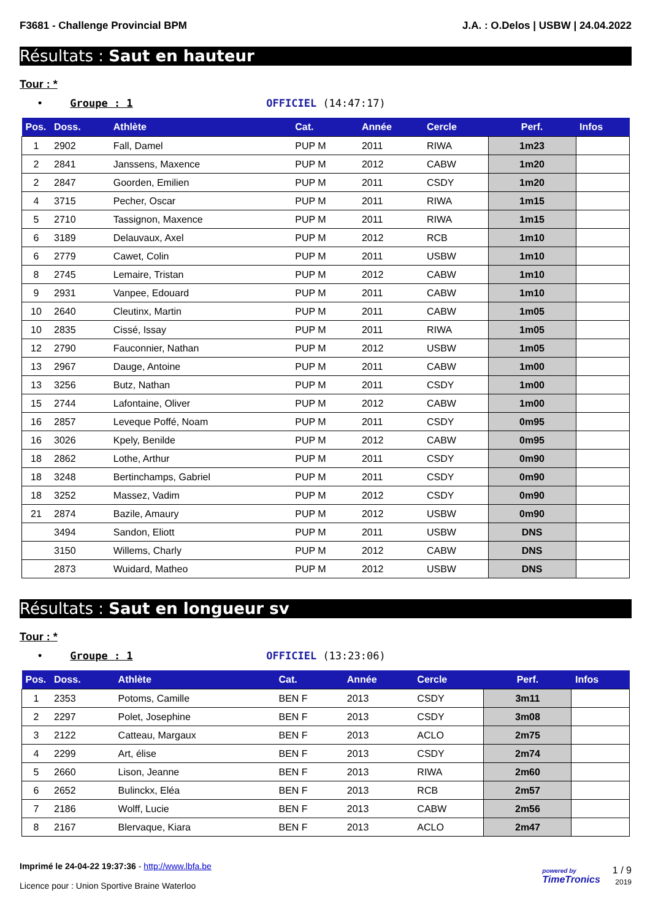F3681 - Challenge Provincial BPM J.A. : O.Delos | USBW | 24.04.2022
Résultats : Saut en hauteur
Tour : *
• Groupe : 1 OFFICIEL (14:47:17)
| Pos. | Doss. | Athlète | Cat. | Année | Cercle | Perf. | Infos |
| --- | --- | --- | --- | --- | --- | --- | --- |
| 1 | 2902 | Fall, Damel | PUP M | 2011 | RIWA | 1m23 | |
| 2 | 2841 | Janssens, Maxence | PUP M | 2012 | CABW | 1m20 | |
| 2 | 2847 | Goorden, Emilien | PUP M | 2011 | CSDY | 1m20 | |
| 4 | 3715 | Pecher, Oscar | PUP M | 2011 | RIWA | 1m15 | |
| 5 | 2710 | Tassignon, Maxence | PUP M | 2011 | RIWA | 1m15 | |
| 6 | 3189 | Delauvaux, Axel | PUP M | 2012 | RCB | 1m10 | |
| 6 | 2779 | Cawet, Colin | PUP M | 2011 | USBW | 1m10 | |
| 8 | 2745 | Lemaire, Tristan | PUP M | 2012 | CABW | 1m10 | |
| 9 | 2931 | Vanpee, Edouard | PUP M | 2011 | CABW | 1m10 | |
| 10 | 2640 | Cleutinx, Martin | PUP M | 2011 | CABW | 1m05 | |
| 10 | 2835 | Cissé, Issay | PUP M | 2011 | RIWA | 1m05 | |
| 12 | 2790 | Fauconnier, Nathan | PUP M | 2012 | USBW | 1m05 | |
| 13 | 2967 | Dauge, Antoine | PUP M | 2011 | CABW | 1m00 | |
| 13 | 3256 | Butz, Nathan | PUP M | 2011 | CSDY | 1m00 | |
| 15 | 2744 | Lafontaine, Oliver | PUP M | 2012 | CABW | 1m00 | |
| 16 | 2857 | Leveque Poffé, Noam | PUP M | 2011 | CSDY | 0m95 | |
| 16 | 3026 | Kpely, Benilde | PUP M | 2012 | CABW | 0m95 | |
| 18 | 2862 | Lothe, Arthur | PUP M | 2011 | CSDY | 0m90 | |
| 18 | 3248 | Bertinchamps, Gabriel | PUP M | 2011 | CSDY | 0m90 | |
| 18 | 3252 | Massez, Vadim | PUP M | 2012 | CSDY | 0m90 | |
| 21 | 2874 | Bazile, Amaury | PUP M | 2012 | USBW | 0m90 | |
| | 3494 | Sandon, Eliott | PUP M | 2011 | USBW | DNS | |
| | 3150 | Willems, Charly | PUP M | 2012 | CABW | DNS | |
| | 2873 | Wuidard, Matheo | PUP M | 2012 | USBW | DNS | |
Résultats : Saut en longueur sv
Tour : *
• Groupe : 1 OFFICIEL (13:23:06)
| Pos. | Doss. | Athlète | Cat. | Année | Cercle | Perf. | Infos |
| --- | --- | --- | --- | --- | --- | --- | --- |
| 1 | 2353 | Potoms, Camille | BEN F | 2013 | CSDY | 3m11 | |
| 2 | 2297 | Polet, Josephine | BEN F | 2013 | CSDY | 3m08 | |
| 3 | 2122 | Catteau, Margaux | BEN F | 2013 | ACLO | 2m75 | |
| 4 | 2299 | Art, élise | BEN F | 2013 | CSDY | 2m74 | |
| 5 | 2660 | Lison, Jeanne | BEN F | 2013 | RIWA | 2m60 | |
| 6 | 2652 | Bulinckx, Eléa | BEN F | 2013 | RCB | 2m57 | |
| 7 | 2186 | Wolff, Lucie | BEN F | 2013 | CABW | 2m56 | |
| 8 | 2167 | Blervaque, Kiara | BEN F | 2013 | ACLO | 2m47 | |
Imprimé le 24-04-22 19:37:36 - http://www.lbfa.be
Licence pour : Union Sportive Braine Waterloo
powered by
TimeTronics 1 / 9
2019